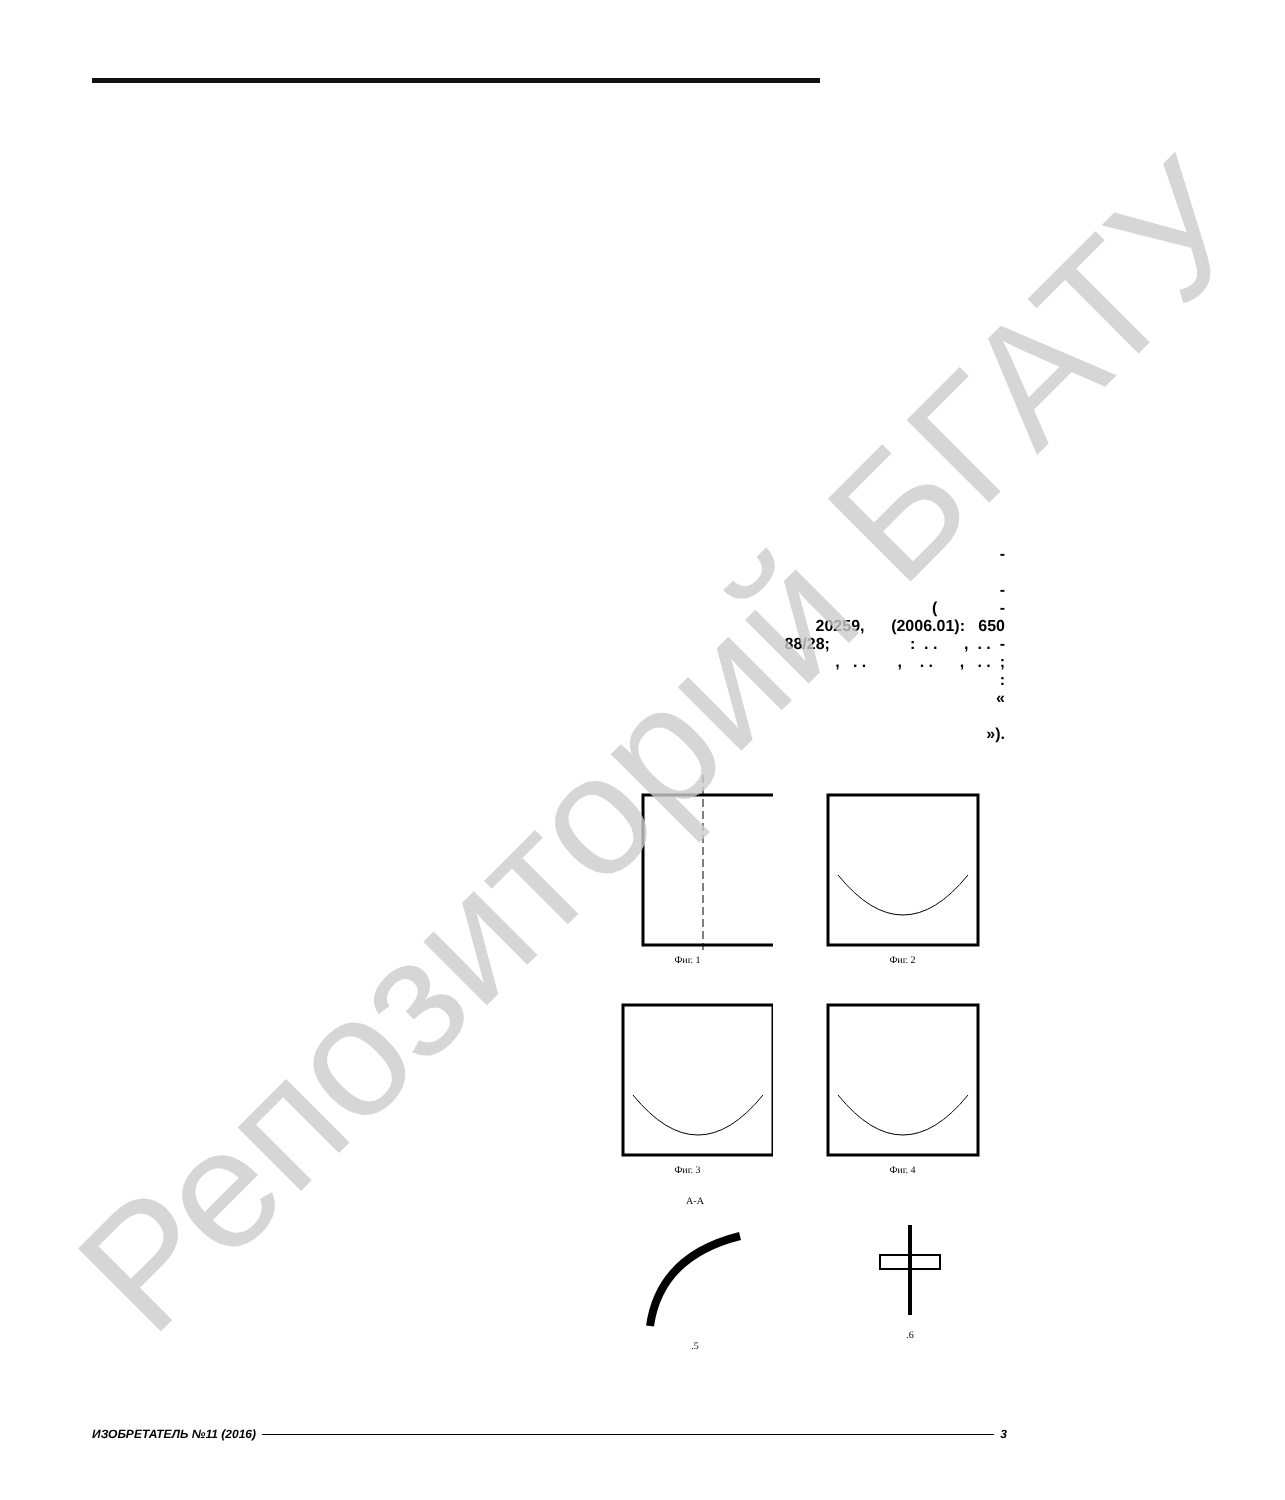- - ( - 20259, (2006.01): 650 88/28; : . . , . . - , . . , . . , . . ; : « »).
Фиг. 1 Фиг. 2
Фиг. 3 Фиг. 4
A-A
.5
.6
ИЗОБРЕТАТЕЛЬ №11 (2016) 3
Репозиторий БГАТУ